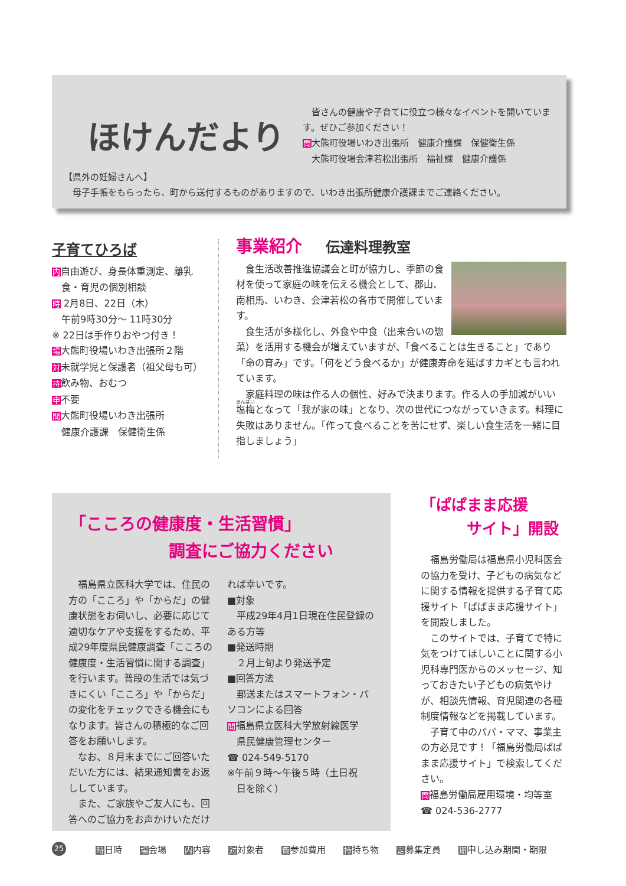ほけんだより
　皆さんの健康や子育てに役立つ様々なイベントを開いています。ぜひご参加ください！
問大熊町役場いわき出張所　健康介護課　保健衛生係
　大熊町役場会津若松出張所　福祉課　健康介護係
【県外の妊婦さんへ】
　母子手帳をもらったら、町から送付するものがありますので、いわき出張所健康介護課までご連絡ください。
子育てひろば
内自由遊び、身長体重測定、離乳
　食・育児の個別相談
時 2月8日、22日（木）
　午前9時30分～ 11時30分
※ 22日は手作りおやつ付き！
場大熊町役場いわき出張所２階
対未就学児と保護者（祖父母も可）
持飲み物、おむつ
申不要
問大熊町役場いわき出張所
　健康介護課　保健衛生係
事業紹介 伝達料理教室
　食生活改善推進協議会と町が協力し、季節の食材を使って家庭の味を伝える機会として、郡山、南相馬、いわき、会津若松の各市で開催しています。
　食生活が多様化し、外食や中食（出来合いの惣菜）を活用する機会が増えていますが、「食べることは生きること」であり「命の育み」です。「何をどう食べるか」が健康寿命を延ばすカギとも言われています。
　家庭料理の味は作る人の個性、好みで決まります。作る人の手加減がいい塩梅となって「我が家の味」となり、次の世代につながっていきます。料理に失敗はありません。「作って食べることを苦にせず、楽しい食生活を一緒に目指しましょう」
「こころの健康度・生活習慣」
　　　　　　調査にご協力ください
　福島県立医科大学では、住民の方の「こころ」や「からだ」の健康状態をお伺いし、必要に応じて適切なケアや支援をするため、平成29年度県民健康調査「こころの健康度・生活習慣に関する調査」を行います。普段の生活では気づきにくい「こころ」や「からだ」の変化をチェックできる機会にもなります。皆さんの積極的なご回答をお願いします。
　なお、８月末までにご回答いただいた方には、結果通知書をお返ししています。
　また、ご家族やご友人にも、回答へのご協力をお声かけいただければ幸いです。
■対象
　平成29年4月1日現在住民登録のある方等
■発送時期
　２月上旬より発送予定
■回答方法
　郵送またはスマートフォン・パソコンによる回答
問福島県立医科大学放射線医学
　県民健康管理センター
☎ 024-549-5170
※午前９時～午後５時（土日祝
　日を除く）
「ぱぱまま応援
　　　サイト」開設
　福島労働局は福島県小児科医会の協力を受け、子どもの病気などに関する情報を提供する子育て応援サイト「ぱぱまま応援サイト」を開設しました。
　このサイトでは、子育てで特に気をつけてほしいことに関する小児科専門医からのメッセージ、知っておきたい子どもの病気やけが、相談先情報、育児関連の各種制度情報などを掲載しています。
　子育て中のパパ・ママ、事業主の方必見です！「福島労働局ぱぱまま応援サイト」で検索してください。
問福島労働局雇用環境・均等室
☎ 024-536-2777
25 時日時 場会場 内内容 対対象者 費参加費用 持持ち物 定募集定員 期申し込み期間・期限